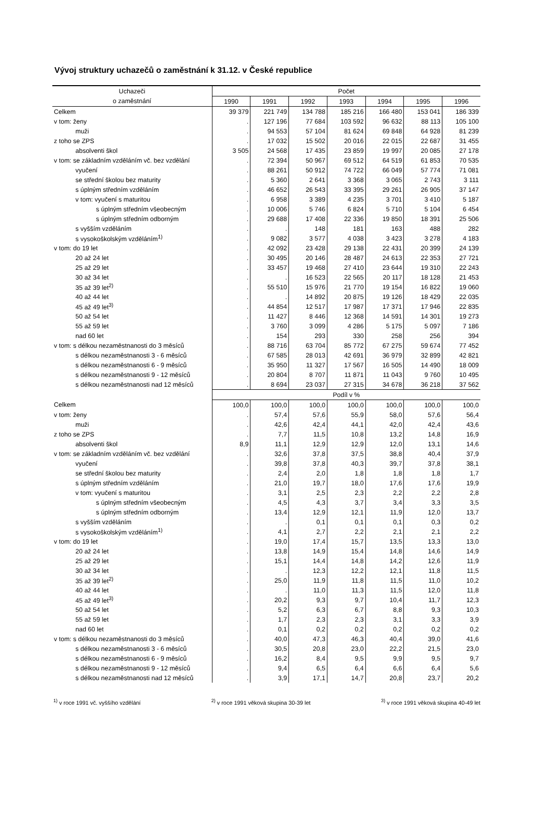Vývoj struktury uchazečů o zaměstnání k 31.12. v České republice
| Uchazeči | Počet | | | | | | |
| --- | --- | --- | --- | --- | --- | --- | --- |
| o zaměstnání | 1990 | 1991 | 1992 | 1993 | 1994 | 1995 | 1996 |
| Celkem | 39 379 | 221 749 | 134 788 | 185 216 | 166 480 | 153 041 | 186 339 |
| v tom: ženy | . | 127 196 | 77 684 | 103 592 | 96 632 | 88 113 | 105 100 |
| muži | . | 94 553 | 57 104 | 81 624 | 69 848 | 64 928 | 81 239 |
| z toho se ZPS | . | 17 032 | 15 502 | 20 016 | 22 015 | 22 687 | 31 455 |
| absolventi škol | 3 505 | 24 568 | 17 435 | 23 859 | 19 997 | 20 085 | 27 178 |
| v tom: se základním vzděláním vč. bez vzdělání | . | 72 394 | 50 967 | 69 512 | 64 519 | 61 853 | 70 535 |
| vyučení | . | 88 261 | 50 912 | 74 722 | 66 049 | 57 774 | 71 081 |
| se střední školou bez maturity | . | 5 360 | 2 641 | 3 368 | 3 065 | 2 743 | 3 111 |
| s úplným středním vzděláním | . | 46 652 | 26 543 | 33 395 | 29 261 | 26 905 | 37 147 |
| v tom: vyučení s maturitou | . | 6 958 | 3 389 | 4 235 | 3 701 | 3 410 | 5 187 |
| s úplným středním všeobecným | . | 10 006 | 5 746 | 6 824 | 5 710 | 5 104 | 6 454 |
| s úplným středním odborným | . | 29 688 | 17 408 | 22 336 | 19 850 | 18 391 | 25 506 |
| s vyšším vzděláním | . | . | 148 | 181 | 163 | 488 | 282 |
| s vysokoškolským vzděláním<sup>1)</sup> | . | 9 082 | 3 577 | 4 038 | 3 423 | 3 278 | 4 183 |
| v tom: do 19 let | . | 42 092 | 23 428 | 29 138 | 22 431 | 20 399 | 24 139 |
| 20 až 24 let | . | 30 495 | 20 146 | 28 487 | 24 613 | 22 353 | 27 721 |
| 25 až 29 let | . | 33 457 | 19 468 | 27 410 | 23 644 | 19 310 | 22 243 |
| 30 až 34 let | . | . | 16 523 | 22 565 | 20 117 | 18 128 | 21 453 |
| 35 až 39 let<sup>2)</sup> | . | 55 510 | 15 976 | 21 770 | 19 154 | 16 822 | 19 060 |
| 40 až 44 let | . | . | 14 892 | 20 875 | 19 126 | 18 429 | 22 035 |
| 45 až 49 let<sup>3)</sup> | . | 44 854 | 12 517 | 17 987 | 17 371 | 17 946 | 22 835 |
| 50 až 54 let | . | 11 427 | 8 446 | 12 368 | 14 591 | 14 301 | 19 273 |
| 55 až 59 let | . | 3 760 | 3 099 | 4 286 | 5 175 | 5 097 | 7 186 |
| nad 60 let | . | 154 | 293 | 330 | 258 | 256 | 394 |
| v tom: s délkou nezaměstnanosti do 3 měsíců | . | 88 716 | 63 704 | 85 772 | 67 275 | 59 674 | 77 452 |
| s délkou nezaměstnanosti 3 - 6 měsíců | . | 67 585 | 28 013 | 42 691 | 36 979 | 32 899 | 42 821 |
| s délkou nezaměstnanosti 6 - 9 měsíců | . | 35 950 | 11 327 | 17 567 | 16 505 | 14 490 | 18 009 |
| s délkou nezaměstnanosti 9 - 12 měsíců | . | 20 804 | 8 707 | 11 871 | 11 043 | 9 760 | 10 495 |
| s délkou nezaměstnanosti nad 12 měsíců | . | 8 694 | 23 037 | 27 315 | 34 678 | 36 218 | 37 562 |
| | Podíl v % | | | | | | |
| Celkem | 100,0 | 100,0 | 100,0 | 100,0 | 100,0 | 100,0 | 100,0 |
| v tom: ženy | . | 57,4 | 57,6 | 55,9 | 58,0 | 57,6 | 56,4 |
| muži | . | 42,6 | 42,4 | 44,1 | 42,0 | 42,4 | 43,6 |
| z toho se ZPS | . | 7,7 | 11,5 | 10,8 | 13,2 | 14,8 | 16,9 |
| absolventi škol | 8,9 | 11,1 | 12,9 | 12,9 | 12,0 | 13,1 | 14,6 |
| v tom: se základním vzděláním vč. bez vzdělání | . | 32,6 | 37,8 | 37,5 | 38,8 | 40,4 | 37,9 |
| vyučení | . | 39,8 | 37,8 | 40,3 | 39,7 | 37,8 | 38,1 |
| se střední školou bez maturity | . | 2,4 | 2,0 | 1,8 | 1,8 | 1,8 | 1,7 |
| s úplným středním vzděláním | . | 21,0 | 19,7 | 18,0 | 17,6 | 17,6 | 19,9 |
| v tom: vyučení s maturitou | . | 3,1 | 2,5 | 2,3 | 2,2 | 2,2 | 2,8 |
| s úplným středním všeobecným | . | 4,5 | 4,3 | 3,7 | 3,4 | 3,3 | 3,5 |
| s úplným středním odborným | . | 13,4 | 12,9 | 12,1 | 11,9 | 12,0 | 13,7 |
| s vyšším vzděláním | . | . | 0,1 | 0,1 | 0,1 | 0,3 | 0,2 |
| s vysokoškolským vzděláním<sup>1)</sup> | . | 4,1 | 2,7 | 2,2 | 2,1 | 2,1 | 2,2 |
| v tom: do 19 let | . | 19,0 | 17,4 | 15,7 | 13,5 | 13,3 | 13,0 |
| 20 až 24 let | . | 13,8 | 14,9 | 15,4 | 14,8 | 14,6 | 14,9 |
| 25 až 29 let | . | 15,1 | 14,4 | 14,8 | 14,2 | 12,6 | 11,9 |
| 30 až 34 let | . | . | 12,3 | 12,2 | 12,1 | 11,8 | 11,5 |
| 35 až 39 let<sup>2)</sup> | . | 25,0 | 11,9 | 11,8 | 11,5 | 11,0 | 10,2 |
| 40 až 44 let | . | . | 11,0 | 11,3 | 11,5 | 12,0 | 11,8 |
| 45 až 49 let<sup>3)</sup> | . | 20,2 | 9,3 | 9,7 | 10,4 | 11,7 | 12,3 |
| 50 až 54 let | . | 5,2 | 6,3 | 6,7 | 8,8 | 9,3 | 10,3 |
| 55 až 59 let | . | 1,7 | 2,3 | 2,3 | 3,1 | 3,3 | 3,9 |
| nad 60 let | . | 0,1 | 0,2 | 0,2 | 0,2 | 0,2 | 0,2 |
| v tom: s délkou nezaměstnanosti do 3 měsíců | . | 40,0 | 47,3 | 46,3 | 40,4 | 39,0 | 41,6 |
| s délkou nezaměstnanosti 3 - 6 měsíců | . | 30,5 | 20,8 | 23,0 | 22,2 | 21,5 | 23,0 |
| s délkou nezaměstnanosti 6 - 9 měsíců | . | 16,2 | 8,4 | 9,5 | 9,9 | 9,5 | 9,7 |
| s délkou nezaměstnanosti 9 - 12 měsíců | . | 9,4 | 6,5 | 6,4 | 6,6 | 6,4 | 5,6 |
| s délkou nezaměstnanosti nad 12 měsíců | . | 3,9 | 17,1 | 14,7 | 20,8 | 23,7 | 20,2 |
<sup>1)</sup> v roce 1991 vč. vyššího vzdělání <sup>2)</sup> v roce 1991 věková skupina 30-39 let <sup>3)</sup> v roce 1991 věková skupina 40-49 let